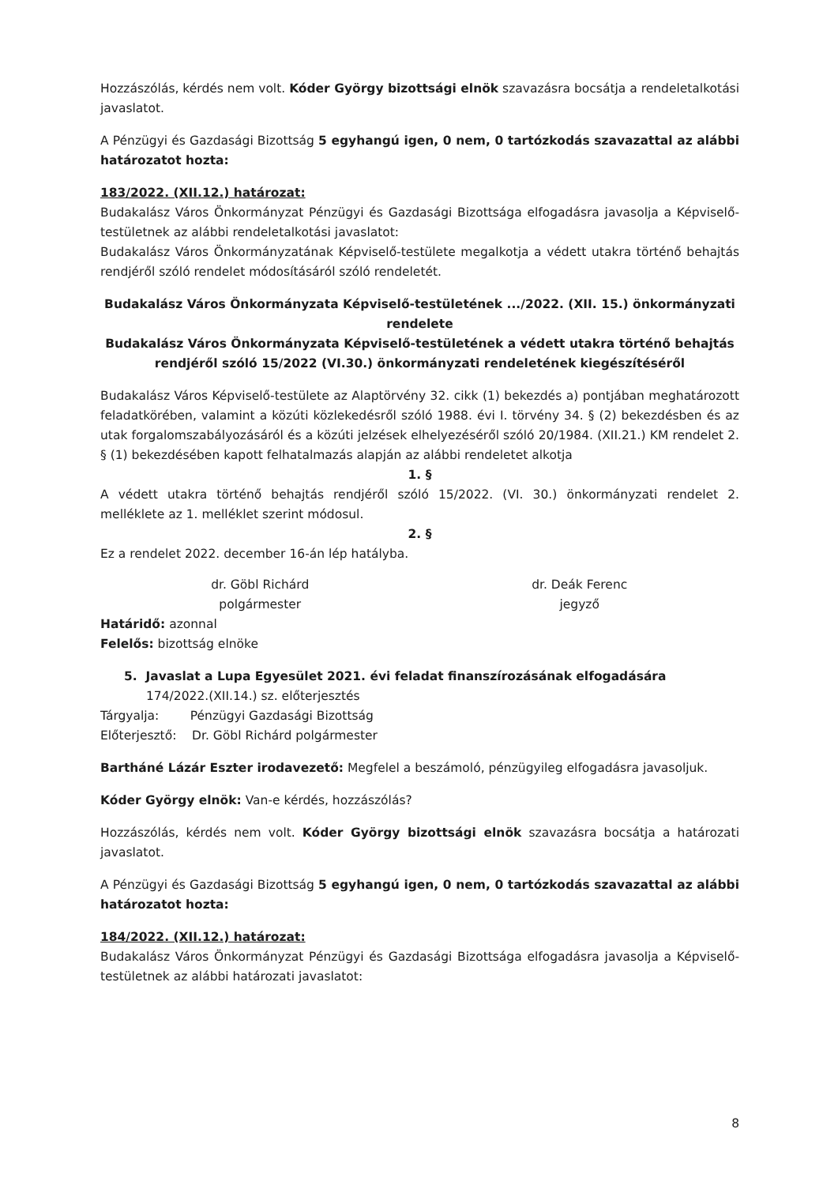Hozzászólás, kérdés nem volt. Kóder György bizottsági elnök szavazásra bocsátja a rendeletalkotási javaslatot.
A Pénzügyi és Gazdasági Bizottság 5 egyhangú igen, 0 nem, 0 tartózkodás szavazattal az alábbi határozatot hozta:
183/2022. (XII.12.) határozat:
Budakalász Város Önkormányzat Pénzügyi és Gazdasági Bizottsága elfogadásra javasolja a Képviselő-testületnek az alábbi rendeletalkotási javaslatot:
Budakalász Város Önkormányzatának Képviselő-testülete megalkotja a védett utakra történő behajtás rendjéről szóló rendelet módosításáról szóló rendeletét.
Budakalász Város Önkormányzata Képviselő-testületének .../2022. (XII. 15.) önkormányzati rendelete
Budakalász Város Önkormányzata Képviselő-testületének a védett utakra történő behajtás rendjéről szóló 15/2022 (VI.30.) önkormányzati rendeletének kiegészítéséről
Budakalász Város Képviselő-testülete az Alaptörvény 32. cikk (1) bekezdés a) pontjában meghatározott feladatkörében, valamint a közúti közlekedésről szóló 1988. évi I. törvény 34. § (2) bekezdésben és az utak forgalomszabályozásáról és a közúti jelzések elhelyezéséről szóló 20/1984. (XII.21.) KM rendelet 2. § (1) bekezdésében kapott felhatalmazás alapján az alábbi rendeletet alkotja
1. §
A védett utakra történő behajtás rendjéről szóló 15/2022. (VI. 30.) önkormányzati rendelet 2. melléklete az 1. melléklet szerint módosul.
2. §
Ez a rendelet 2022. december 16-án lép hatályba.
dr. Göbl Richárd
polgármester
dr. Deák Ferenc
jegyző
Határidő: azonnal
Felelős: bizottság elnöke
5. Javaslat a Lupa Egyesület 2021. évi feladat finanszírozásának elfogadására
174/2022.(XII.14.) sz. előterjesztés
Tárgyalja: Pénzügyi Gazdasági Bizottság
Előterjesztő: Dr. Göbl Richárd polgármester
Bartháné Lázár Eszter irodavezető: Megfelel a beszámoló, pénzügyileg elfogadásra javasoljuk.
Kóder György elnök: Van-e kérdés, hozzászólás?
Hozzászólás, kérdés nem volt. Kóder György bizottsági elnök szavazásra bocsátja a határozati javaslatot.
A Pénzügyi és Gazdasági Bizottság 5 egyhangú igen, 0 nem, 0 tartózkodás szavazattal az alábbi határozatot hozta:
184/2022. (XII.12.) határozat:
Budakalász Város Önkormányzat Pénzügyi és Gazdasági Bizottsága elfogadásra javasolja a Képviselő-testületnek az alábbi határozati javaslatot:
8